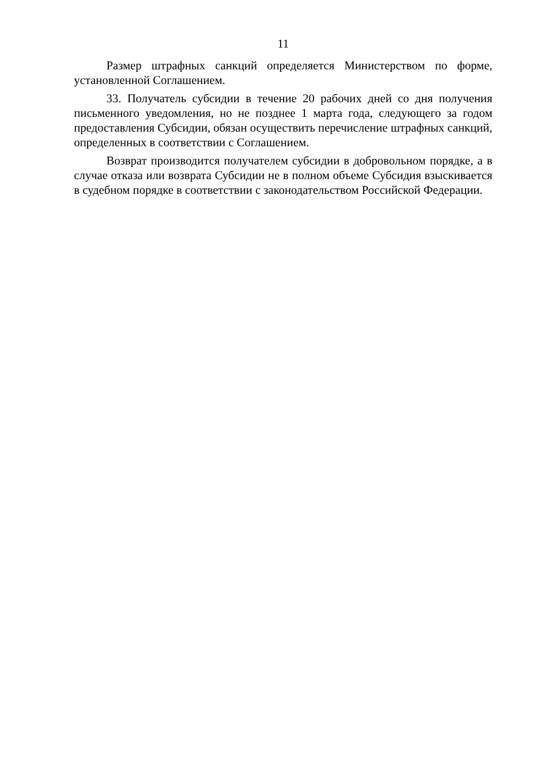11
Размер штрафных санкций определяется Министерством по форме, установленной Соглашением.
33. Получатель субсидии в течение 20 рабочих дней со дня получения письменного уведомления, но не позднее 1 марта года, следующего за годом предоставления Субсидии, обязан осуществить перечисление штрафных санкций, определенных в соответствии с Соглашением.
Возврат производится получателем субсидии в добровольном порядке, а в случае отказа или возврата Субсидии не в полном объеме Субсидия взыскивается в судебном порядке в соответствии с законодательством Российской Федерации.